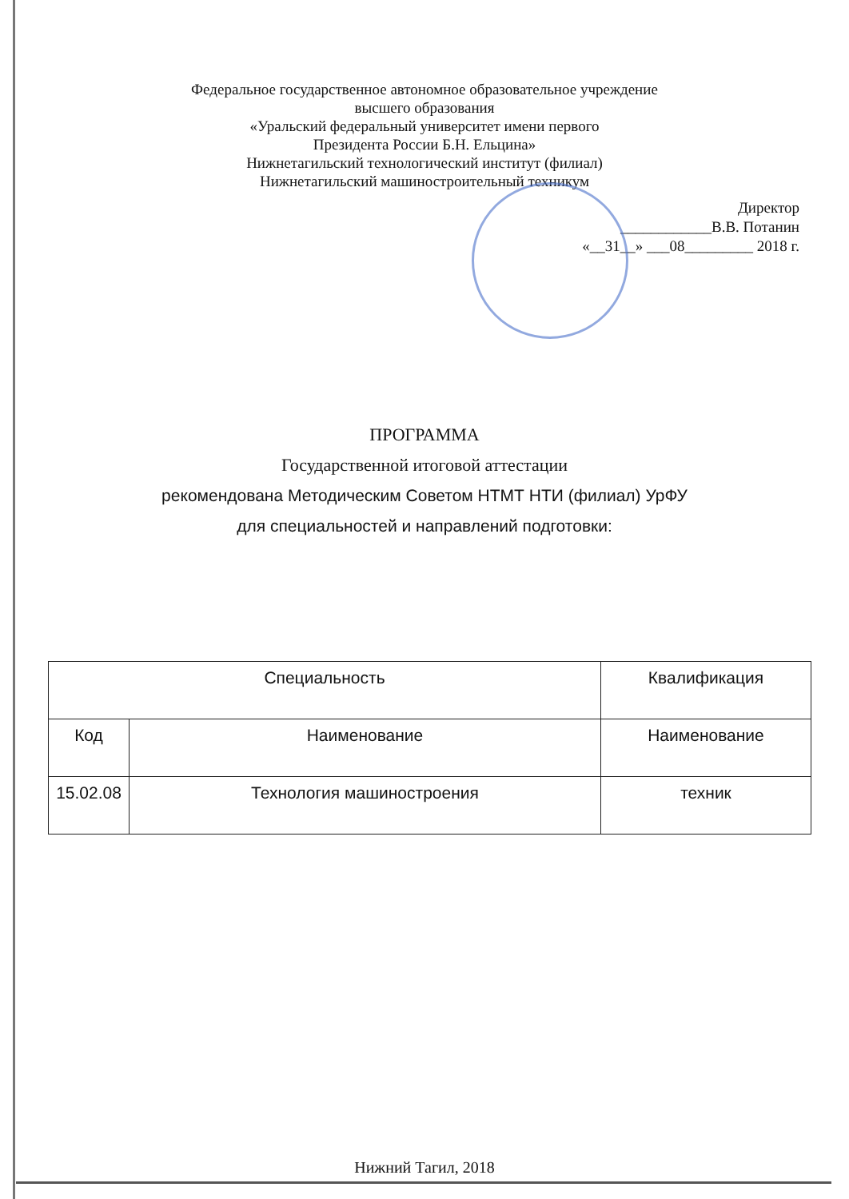Федеральное государственное автономное образовательное учреждение
высшего образования
«Уральский федеральный университет имени первого
Президента России Б.Н. Ельцина»
Нижнетагильский технологический институт (филиал)
Нижнетагильский машиностроительный техникум
Директор
____________В.В. Потанин
«__31__» ___08_________ 2018 г.
ПРОГРАММА
Государственной итоговой аттестации
рекомендована Методическим Советом НТМТ НТИ (филиал) УрФУ
для специальностей и направлений подготовки:
| Специальность | | Квалификация |
| --- | --- | --- |
| Код | Наименование | Наименование |
| 15.02.08 | Технология машиностроения | техник |
Нижний Тагил, 2018